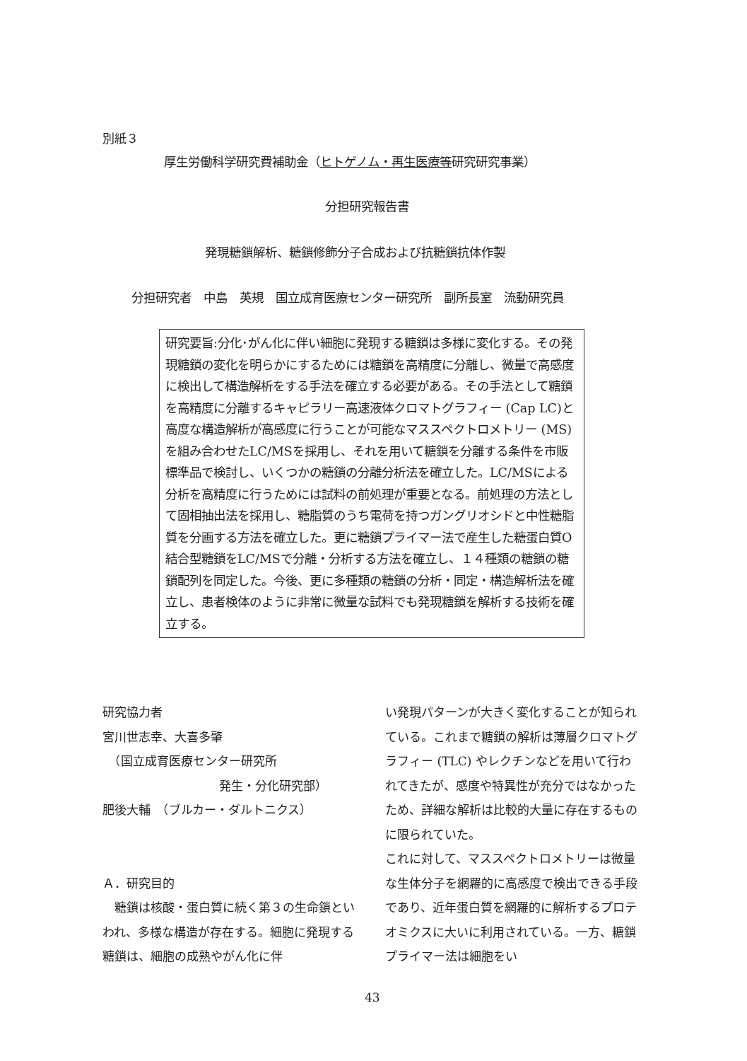別紙３
厚生労働科学研究費補助金（ヒトゲノム・再生医療等研究研究事業）
分担研究報告書
発現糖鎖解析、糖鎖修飾分子合成および抗糖鎖抗体作製
分担研究者　中島　英規　国立成育医療センター研究所　副所長室　流動研究員
研究要旨:分化･がん化に伴い細胞に発現する糖鎖は多様に変化する。その発現糖鎖の変化を明らかにするためには糖鎖を高精度に分離し、微量で高感度に検出して構造解析をする手法を確立する必要がある。その手法として糖鎖を高精度に分離するキャピラリー高速液体クロマトグラフィー (Cap LC)と高度な構造解析が高感度に行うことが可能なマススペクトロメトリー (MS) を組み合わせたLC/MSを採用し、それを用いて糖鎖を分離する条件を市販標準品で検討し、いくつかの糖鎖の分離分析法を確立した。LC/MSによる分析を高精度に行うためには試料の前処理が重要となる。前処理の方法として固相抽出法を採用し、糖脂質のうち電荷を持つガングリオシドと中性糖脂質を分画する方法を確立した。更に糖鎖プライマー法で産生した糖蛋白質O結合型糖鎖をLC/MSで分離・分析する方法を確立し、１４種類の糖鎖の糖鎖配列を同定した。今後、更に多種類の糖鎖の分析・同定・構造解析法を確立し、患者検体のように非常に微量な試料でも発現糖鎖を解析する技術を確立する。
研究協力者
宮川世志幸、大喜多肇
　（国立成育医療センター研究所
発生・分化研究部）
肥後大輔　（ブルカー・ダルトニクス）
Ａ．研究目的
　糖鎖は核酸・蛋白質に続く第３の生命鎖といわれ、多様な構造が存在する。細胞に発現する糖鎖は、細胞の成熟やがん化に伴
い発現パターンが大きく変化することが知られている。これまで糖鎖の解析は薄層クロマトグラフィー (TLC) やレクチンなどを用いて行われてきたが、感度や特異性が充分ではなかったため、詳細な解析は比較的大量に存在するものに限られていた。
これに対して、マススペクトロメトリーは微量な生体分子を網羅的に高感度で検出できる手段であり、近年蛋白質を網羅的に解析するプロテオミクスに大いに利用されている。一方、糖鎖プライマー法は細胞をい
43